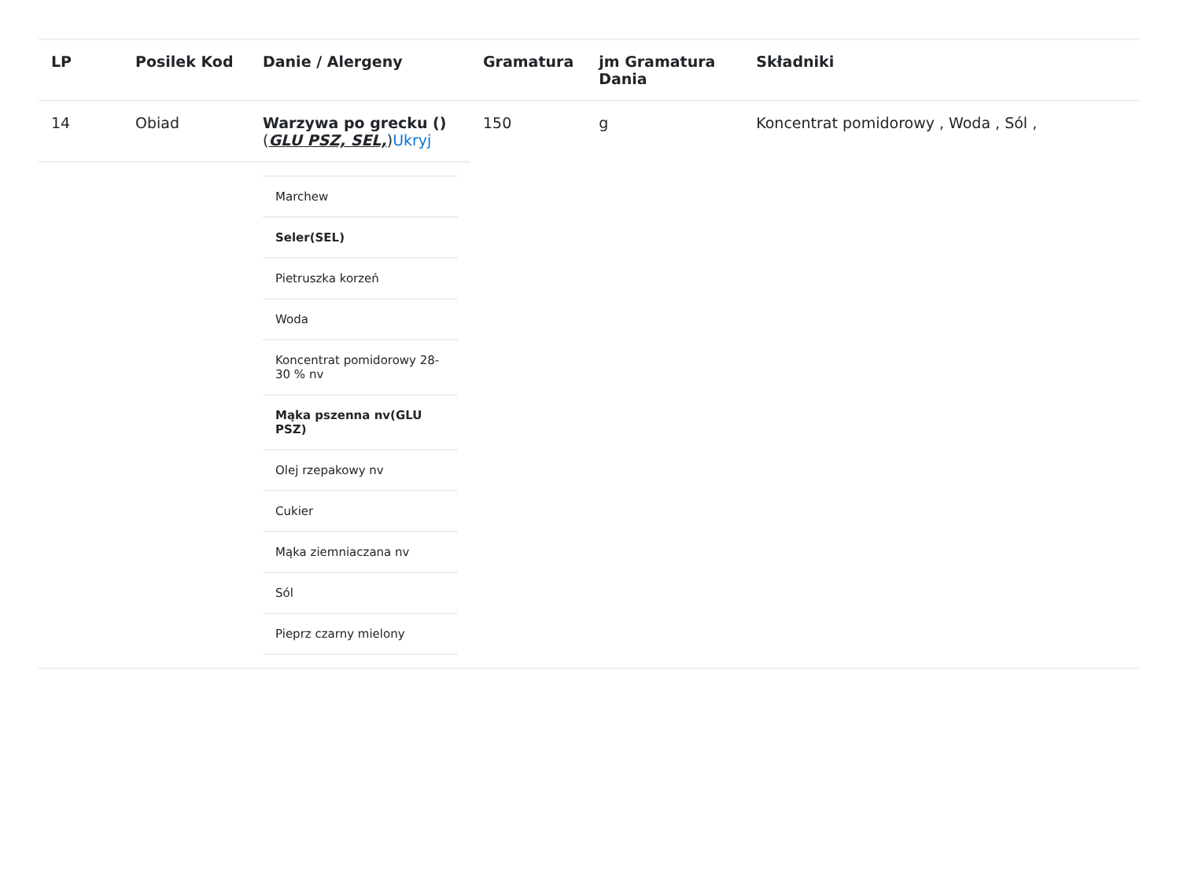| LP | Posilek Kod | Danie / Alergeny | Gramatura | jm Gramatura Dania | Składniki |
| --- | --- | --- | --- | --- | --- |
| 14 | Obiad | Warzywa po grecku () ( GLU PSZ, SEL, ) Ukryj | 150 | g | Koncentrat pomidorowy , Woda , Sól , |
| | | / Marchew / / Seler(SEL) / / Pietruszka korzeń / / Woda / / Koncentrat pomidorowy 28-30 % nv / / Mąka pszenna nv(GLU PSZ) / / Olej rzepakowy nv / / Cukier / / Mąka ziemniaczana nv / / Sól / / Pieprz czarny mielony / | | | |